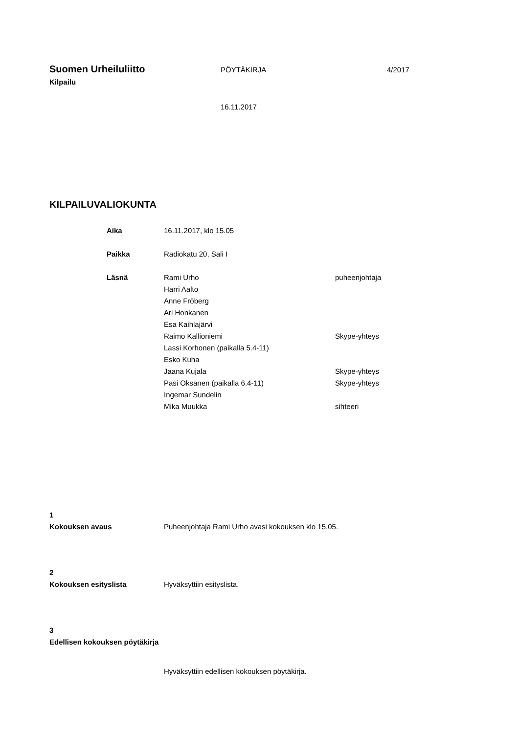Suomen Urheiluliitto
PÖYTÄKIRJA 4/2017
Kilpailu
16.11.2017
KILPAILUVALIOKUNTA
Aika 16.11.2017, klo 15.05
Paikka Radiokatu 20, Sali I
Läsnä Rami Urho
Harri Aalto
Anne Fröberg
Ari Honkanen
Esa Kaihlajärvi
Raimo Kallioniemi
Lassi Korhonen (paikalla 5.4-11)
Esko Kuha
Jaana Kujala
Pasi Oksanen (paikalla 6.4-11)
Ingemar Sundelin
Mika Muukka
puheenjohtaja
Skype-yhteys
Skype-yhteys
Skype-yhteys
sihteeri
1
Kokouksen avaus Puheenjohtaja Rami Urho avasi kokouksen klo 15.05.
2
Kokouksen esityslista Hyväksyttiin esityslista.
3
Edellisen kokouksen pöytäkirja
Hyväksyttiin edellisen kokouksen pöytäkirja.